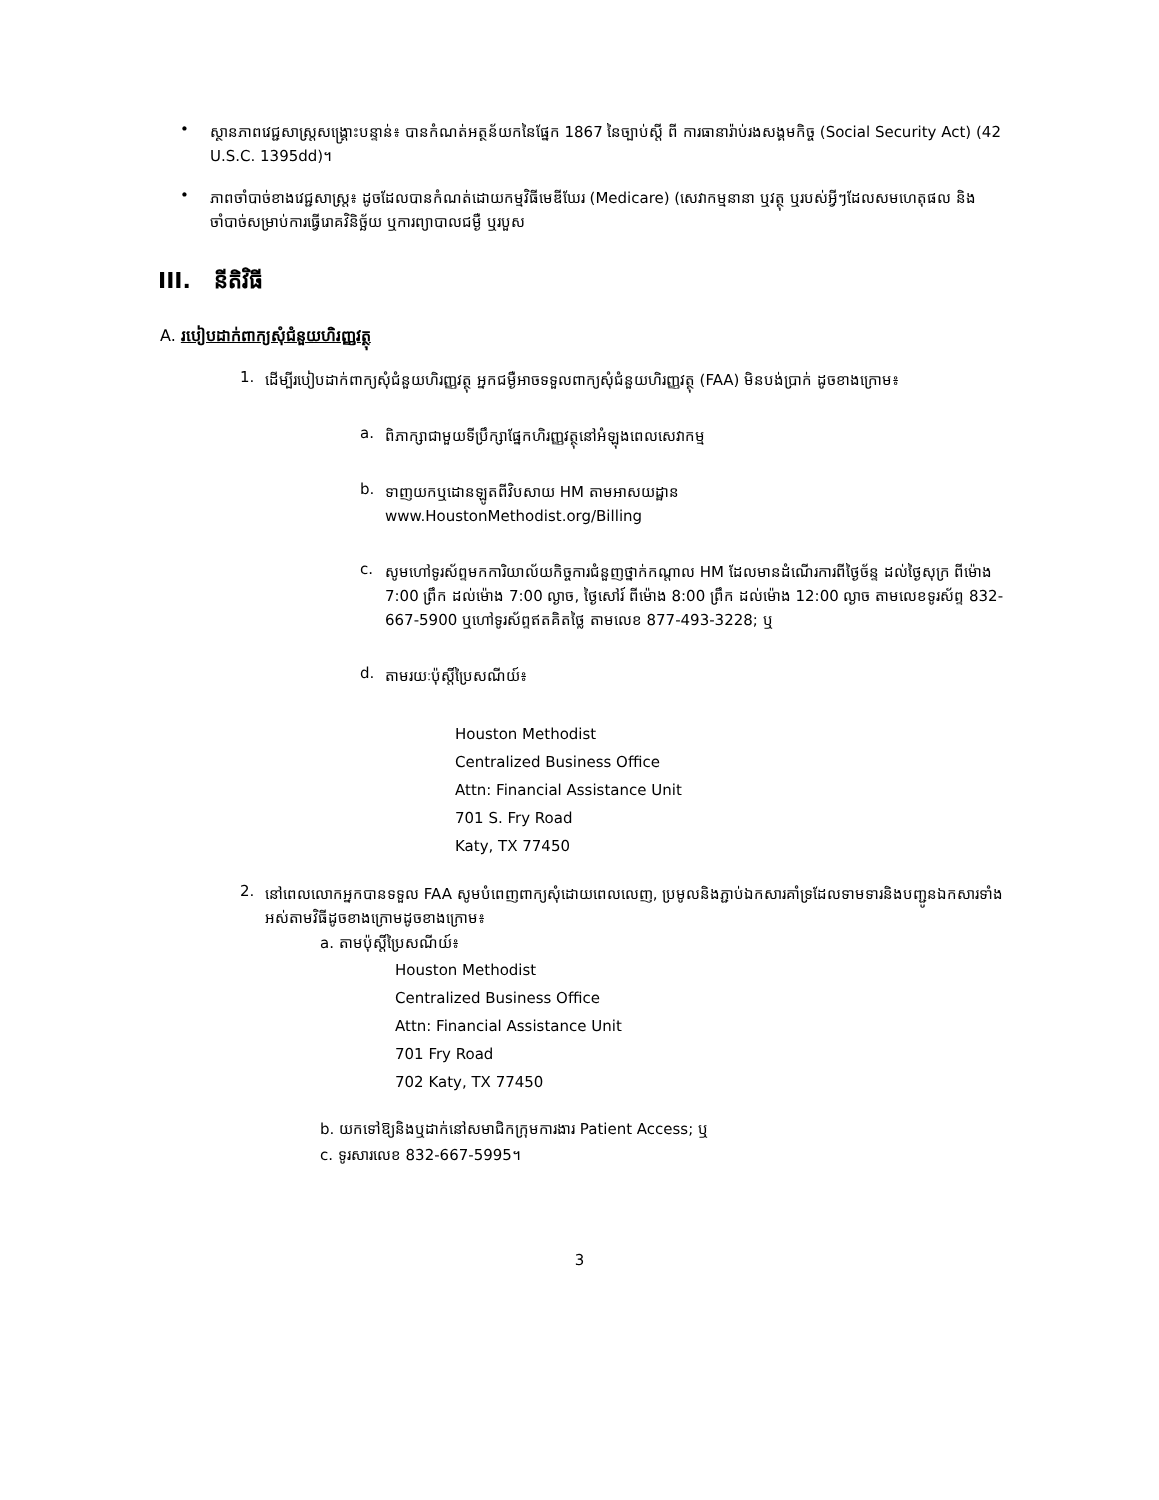•
ស្ថានភាពវេជ្ជសាស្ត្រសង្គ្រោះបន្ទាន់៖ បានកំណត់អត្ថន័យកនៃផ្នែក 1867 នៃច្បាប់ស្តី ពី ការធានារ៉ាប់រងសង្គមកិច្ច (Social Security Act) (42 U.S.C. 1395dd)។
•
ភាពចាំបាច់ខាងវេជ្ជសាស្ត្រ៖ ដូចដែលបានកំណត់ដោយកម្មវិធីមេឌីឃែរ (Medicare) (សេវាកម្មនានា ឬវត្ថុ ឬរបស់អ្វីៗដែលសមហេតុផល និងចាំបាច់សម្រាប់ការធ្វើរោគវិនិច្ឆ័យ ឬការព្យាបាលជម្ងឺ ឬរបួស
III. នីតិវិធី
A. របៀបដាក់ពាក្យសុំជំនួយហិរញ្ញវត្ថុ
1.
ដើម្បីរបៀបដាក់ពាក្យសុំជំនួយហិរញ្ញវត្ថុ អ្នកជម្ងឺអាចទទួលពាក្យសុំជំនួយហិរញ្ញវត្ថុ (FAA) មិនបង់ប្រាក់ ដូចខាងក្រោម៖
a.
ពិភាក្សាជាមួយទីប្រឹក្សាផ្នែកហិរញ្ញវត្ថុនៅអំឡុងពេលសេវាកម្ម
b.
ទាញយកឬដោនឡូតពីវិបសាយ HM តាមអាសយដ្ឋាន
www.HoustonMethodist.org/Billing
c.
សូមហៅទូរស័ព្ទមកការិយាល័យកិច្ចការជំនួញថ្នាក់កណ្ដាល HM ដែលមានដំណើរការពីថ្ងៃច័ន្ទ ដល់ថ្ងៃសុក្រ ពីម៉ោង 7:00 ព្រឹក ដល់ម៉ោង 7:00 ល្ងាច, ថ្ងៃសៅរ៍ ពីម៉ោង 8:00 ព្រឹក ដល់ម៉ោង 12:00 ល្ងាច តាមលេខទូរស័ព្ទ 832-667-5900 ឬហៅទូរស័ព្ទឥតគិតថ្លៃ តាមលេខ 877-493-3228; ឬ
d.
តាមរយៈប៉ុស្តិ៍ប្រៃសណីយ៍៖
Houston Methodist
Centralized Business Office
Attn: Financial Assistance Unit
701 S. Fry Road
Katy, TX 77450
2.
នៅពេលលោកអ្នកបានទទួល FAA សូមបំពេញពាក្យសុំដោយពេលលេញ, ប្រមូលនិងភ្ជាប់ឯកសារគាំទ្រដែលទាមទារនិងបញ្ជូនឯកសារទាំងអស់តាមវិធីដូចខាងក្រោមដូចខាងក្រោម៖
a. តាមប៉ុស្តិ៍ប្រៃសណីយ៍៖
Houston Methodist
Centralized Business Office
Attn: Financial Assistance Unit
701 Fry Road
702 Katy, TX 77450
b. យកទៅឱ្យនិងឬដាក់នៅសមាជិកក្រុមការងារ Patient Access; ឬ
c. ទូរសារលេខ 832-667-5995។
3